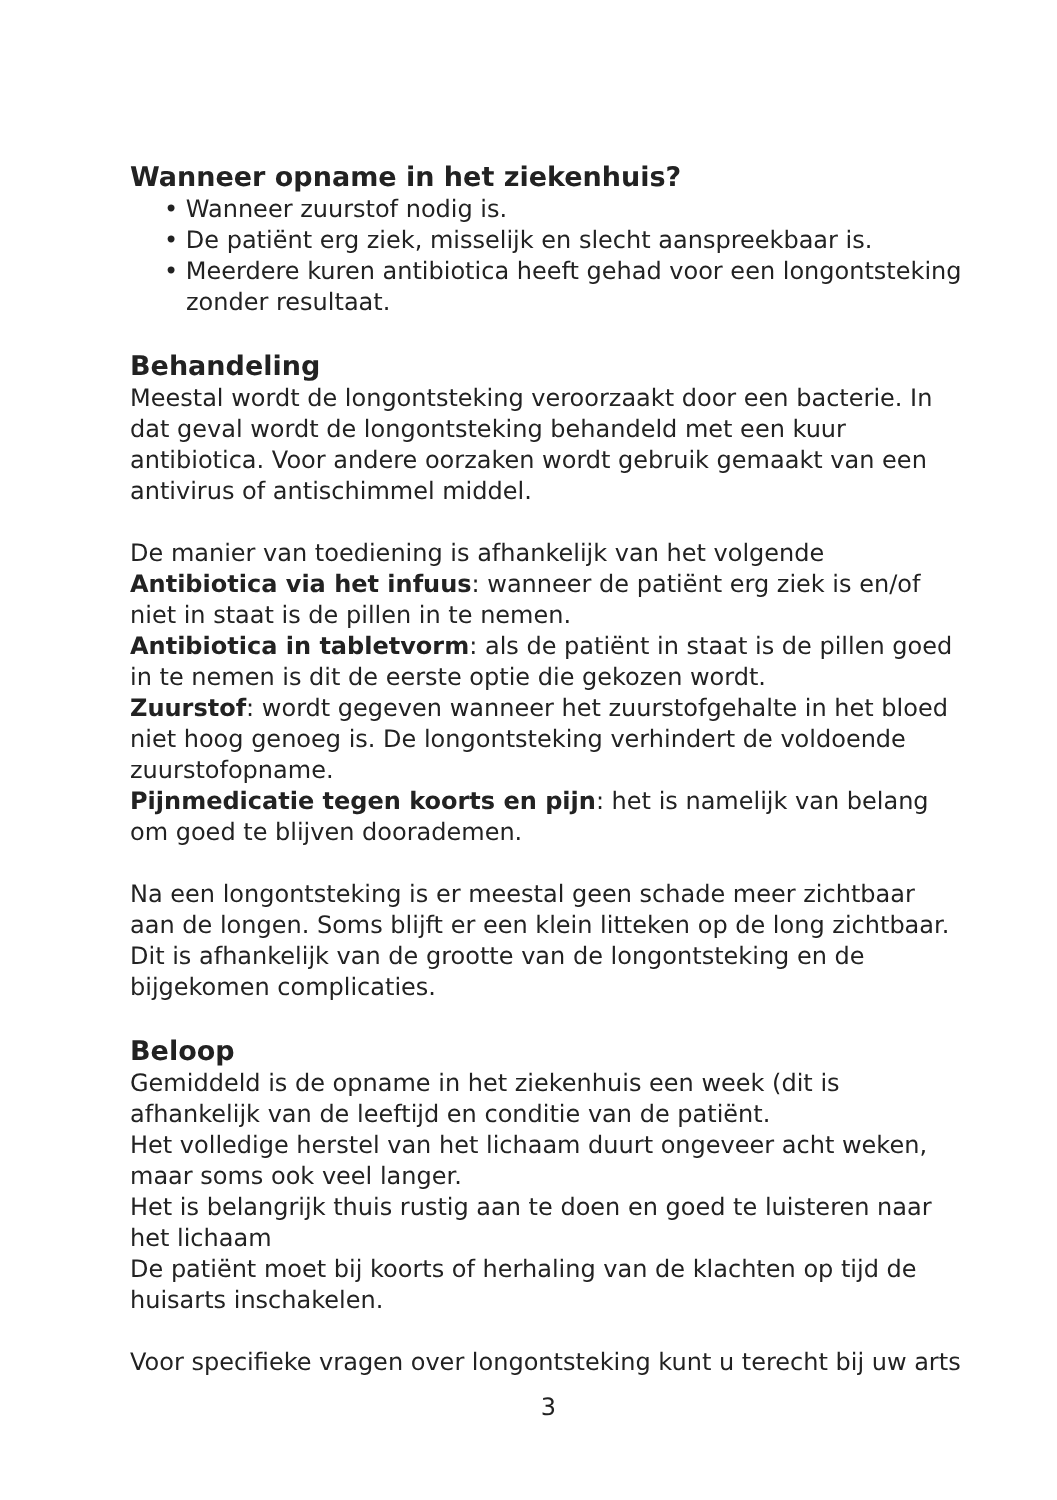Wanneer opname in het ziekenhuis?
• Wanneer zuurstof nodig is.
• De patiënt erg ziek, misselijk en slecht aanspreekbaar is.
• Meerdere kuren antibiotica heeft gehad voor een longontsteking zonder resultaat.
Behandeling
Meestal wordt de longontsteking veroorzaakt door een bacterie. In dat geval wordt de longontsteking behandeld met een kuur antibiotica. Voor andere oorzaken wordt gebruik gemaakt van een antivirus of antischimmel middel.
De manier van toediening is afhankelijk van het volgende
Antibiotica via het infuus: wanneer de patiënt erg ziek is en/of niet in staat is de pillen in te nemen.
Antibiotica in tabletvorm: als de patiënt in staat is de pillen goed in te nemen is dit de eerste optie die gekozen wordt.
Zuurstof: wordt gegeven wanneer het zuurstofgehalte in het bloed niet hoog genoeg is. De longontsteking verhindert de voldoende zuurstofopname.
Pijnmedicatie tegen koorts en pijn: het is namelijk van belang om goed te blijven doorademen.
Na een longontsteking is er meestal geen schade meer zichtbaar aan de longen. Soms blijft er een klein litteken op de long zichtbaar. Dit is afhankelijk van de grootte van de longontsteking en de bijgekomen complicaties.
Beloop
Gemiddeld is de opname in het ziekenhuis een week (dit is afhankelijk van de leeftijd en conditie van de patiënt.
Het volledige herstel van het lichaam duurt ongeveer acht weken, maar soms ook veel langer.
Het is belangrijk thuis rustig aan te doen en goed te luisteren naar het lichaam
De patiënt moet bij koorts of herhaling van de klachten op tijd de huisarts inschakelen.
Voor specifieke vragen over longontsteking kunt u terecht bij uw arts
3